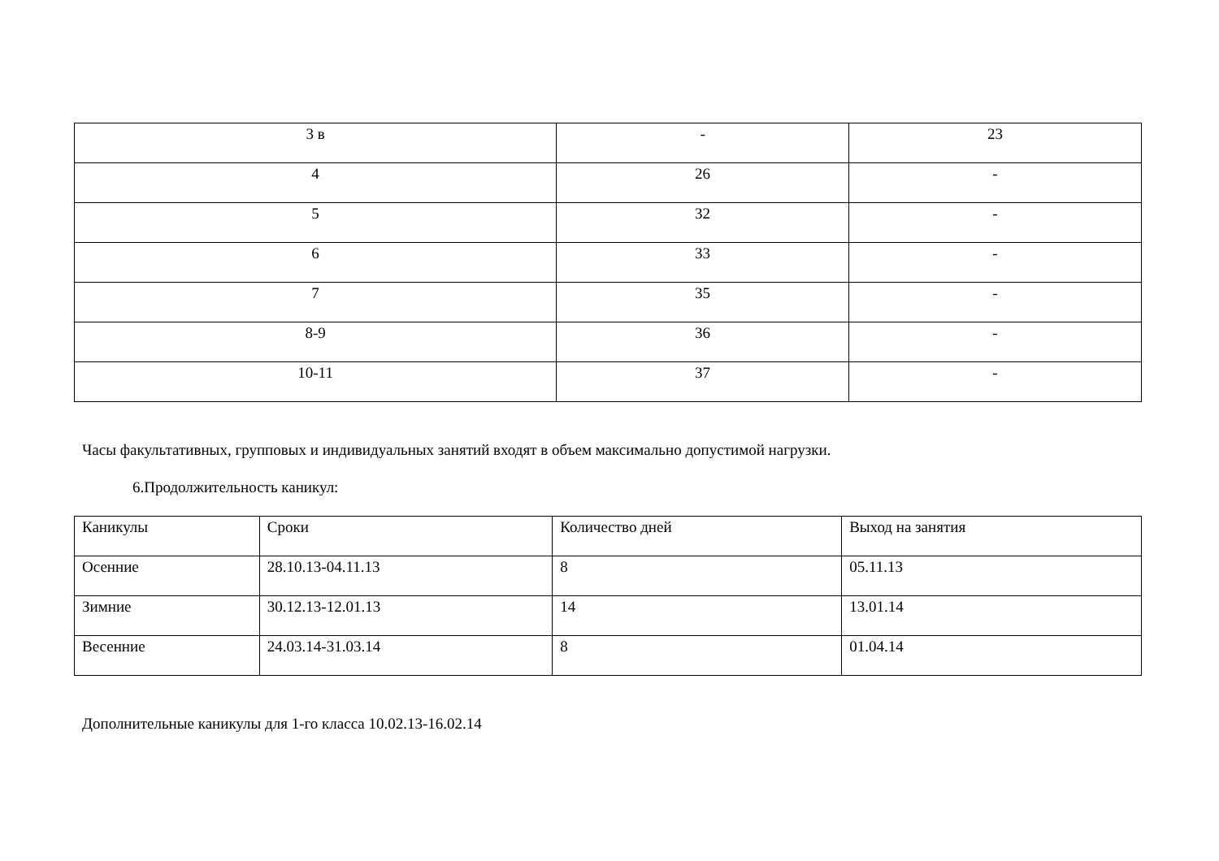| 3 в | - | 23 |
| 4 | 26 | - |
| 5 | 32 | - |
| 6 | 33 | - |
| 7 | 35 | - |
| 8-9 | 36 | - |
| 10-11 | 37 | - |
Часы факультативных, групповых и индивидуальных занятий входят в объем максимально допустимой нагрузки.
6.Продолжительность каникул:
| Каникулы | Сроки | Количество дней | Выход на занятия |
| Осенние | 28.10.13-04.11.13 | 8 | 05.11.13 |
| Зимние | 30.12.13-12.01.13 | 14 | 13.01.14 |
| Весенние | 24.03.14-31.03.14 | 8 | 01.04.14 |
Дополнительные каникулы для 1-го класса 10.02.13-16.02.14